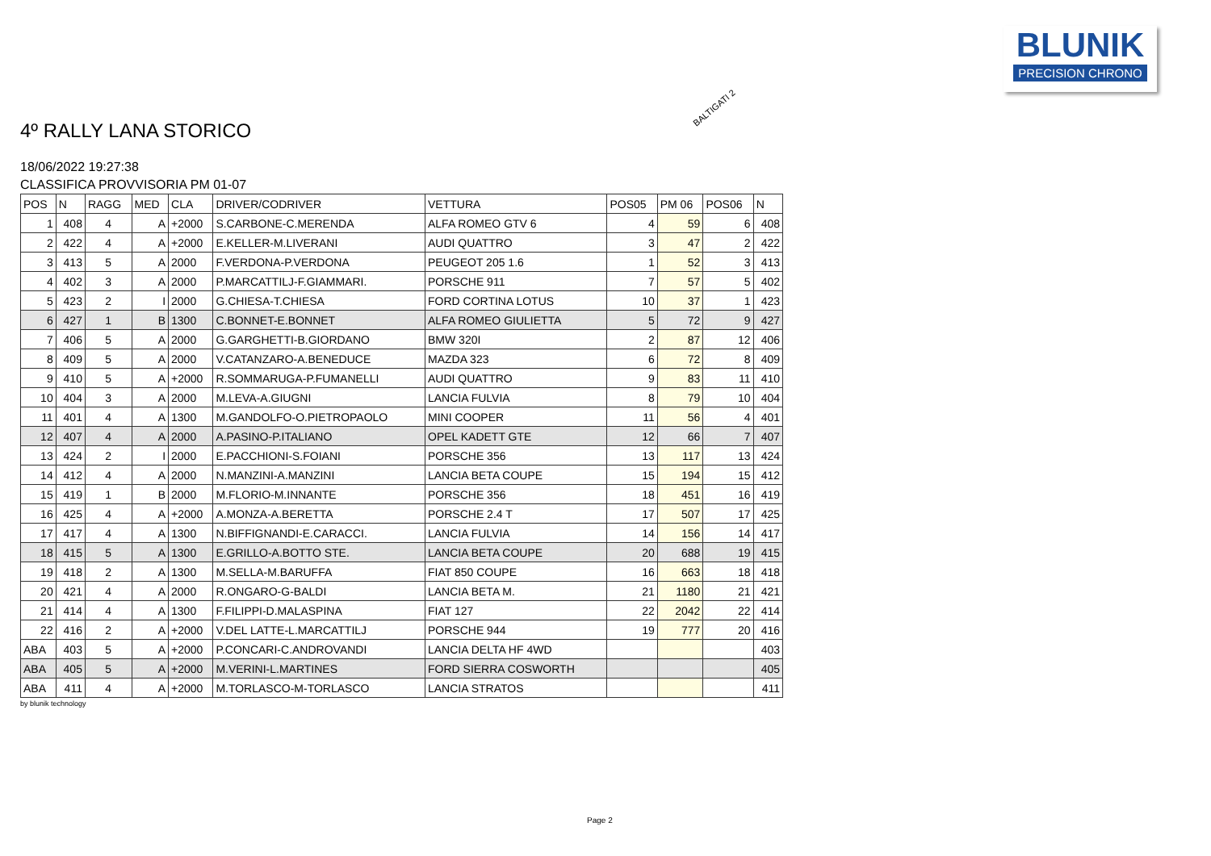BLUNIK
PRECISION CHRONO
4º RALLY LANA STORICO
BALTIGATI 2
18/06/2022 19:27:38
CLASSIFICA PROVVISORIA PM 01-07
| POS | N | RAGG | MED | CLA | DRIVER/CODRIVER | VETTURA | POS05 | PM 06 | POS06 | N |
| --- | --- | --- | --- | --- | --- | --- | --- | --- | --- | --- |
| 1 | 408 | 4 | A | +2000 | S.CARBONE-C.MERENDA | ALFA ROMEO GTV 6 | 4 | 59 | 6 | 408 |
| 2 | 422 | 4 | A | +2000 | E.KELLER-M.LIVERANI | AUDI QUATTRO | 3 | 47 | 2 | 422 |
| 3 | 413 | 5 | A | 2000 | F.VERDONA-P.VERDONA | PEUGEOT 205 1.6 | 1 | 52 | 3 | 413 |
| 4 | 402 | 3 | A | 2000 | P.MARCATTILJ-F.GIAMMARI. | PORSCHE 911 | 7 | 57 | 5 | 402 |
| 5 | 423 | 2 | I | 2000 | G.CHIESA-T.CHIESA | FORD CORTINA LOTUS | 10 | 37 | 1 | 423 |
| 6 | 427 | 1 | B | 1300 | C.BONNET-E.BONNET | ALFA ROMEO GIULIETTA | 5 | 72 | 9 | 427 |
| 7 | 406 | 5 | A | 2000 | G.GARGHETTI-B.GIORDANO | BMW 320I | 2 | 87 | 12 | 406 |
| 8 | 409 | 5 | A | 2000 | V.CATANZARO-A.BENEDUCE | MAZDA 323 | 6 | 72 | 8 | 409 |
| 9 | 410 | 5 | A | +2000 | R.SOMMARUGA-P.FUMANELLI | AUDI QUATTRO | 9 | 83 | 11 | 410 |
| 10 | 404 | 3 | A | 2000 | M.LEVA-A.GIUGNI | LANCIA FULVIA | 8 | 79 | 10 | 404 |
| 11 | 401 | 4 | A | 1300 | M.GANDOLFO-O.PIETROPAOLO | MINI COOPER | 11 | 56 | 4 | 401 |
| 12 | 407 | 4 | A | 2000 | A.PASINO-P.ITALIANO | OPEL KADETT GTE | 12 | 66 | 7 | 407 |
| 13 | 424 | 2 | I | 2000 | E.PACCHIONI-S.FOIANI | PORSCHE 356 | 13 | 117 | 13 | 424 |
| 14 | 412 | 4 | A | 2000 | N.MANZINI-A.MANZINI | LANCIA BETA COUPE | 15 | 194 | 15 | 412 |
| 15 | 419 | 1 | B | 2000 | M.FLORIO-M.INNANTE | PORSCHE 356 | 18 | 451 | 16 | 419 |
| 16 | 425 | 4 | A | +2000 | A.MONZA-A.BERETTA | PORSCHE 2.4 T | 17 | 507 | 17 | 425 |
| 17 | 417 | 4 | A | 1300 | N.BIFFIGNANDI-E.CARACCI. | LANCIA FULVIA | 14 | 156 | 14 | 417 |
| 18 | 415 | 5 | A | 1300 | E.GRILLO-A.BOTTO STE. | LANCIA BETA COUPE | 20 | 688 | 19 | 415 |
| 19 | 418 | 2 | A | 1300 | M.SELLA-M.BARUFFA | FIAT 850 COUPE | 16 | 663 | 18 | 418 |
| 20 | 421 | 4 | A | 2000 | R.ONGARO-G-BALDI | LANCIA BETA M. | 21 | 1180 | 21 | 421 |
| 21 | 414 | 4 | A | 1300 | F.FILIPPI-D.MALASPINA | FIAT 127 | 22 | 2042 | 22 | 414 |
| 22 | 416 | 2 | A | +2000 | V.DEL LATTE-L.MARCATTILJ | PORSCHE 944 | 19 | 777 | 20 | 416 |
| ABA | 403 | 5 | A | +2000 | P.CONCARI-C.ANDROVANDI | LANCIA DELTA HF 4WD | | | | 403 |
| ABA | 405 | 5 | A | +2000 | M.VERINI-L.MARTINES | FORD SIERRA COSWORTH | | | | 405 |
| ABA | 411 | 4 | A | +2000 | M.TORLASCO-M-TORLASCO | LANCIA STRATOS | | | | 411 |
by blunik technology
Page 2